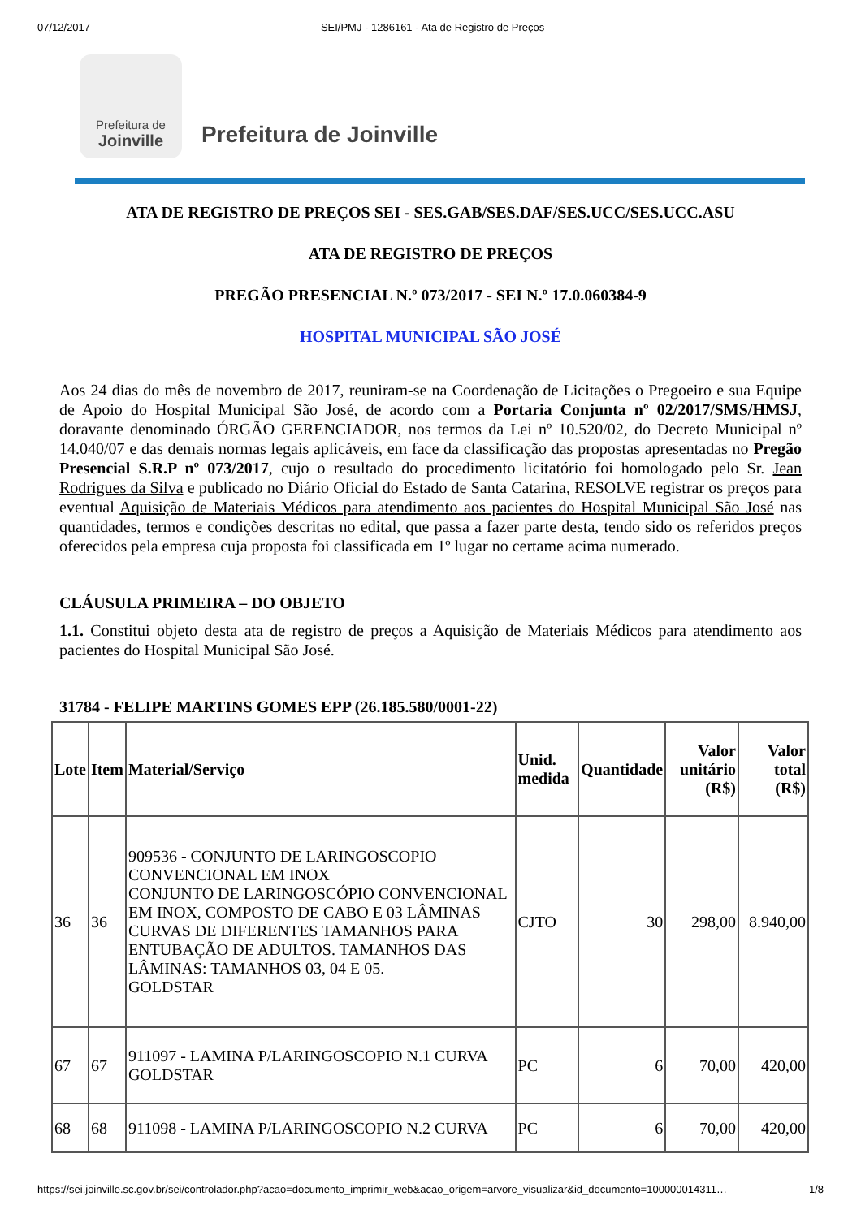07/12/2017 SEI/PMJ - 1286161 - Ata de Registro de Preços
Prefeitura de
Joinville
Prefeitura de Joinville
ATA DE REGISTRO DE PREÇOS SEI - SES.GAB/SES.DAF/SES.UCC/SES.UCC.ASU
ATA DE REGISTRO DE PREÇOS
PREGÃO PRESENCIAL N.º 073/2017 - SEI N.º 17.0.060384-9
HOSPITAL MUNICIPAL SÃO JOSÉ
Aos 24 dias do mês de novembro de 2017, reuniram-se na Coordenação de Licitações o Pregoeiro e sua Equipe de Apoio do Hospital Municipal São José, de acordo com a Portaria Conjunta nº 02/2017/SMS/HMSJ, doravante denominado ÓRGÃO GERENCIADOR, nos termos da Lei nº 10.520/02, do Decreto Municipal nº 14.040/07 e das demais normas legais aplicáveis, em face da classificação das propostas apresentadas no Pregão Presencial S.R.P nº 073/2017, cujo o resultado do procedimento licitatório foi homologado pelo Sr. Jean Rodrigues da Silva e publicado no Diário Oficial do Estado de Santa Catarina, RESOLVE registrar os preços para eventual Aquisição de Materiais Médicos para atendimento aos pacientes do Hospital Municipal São José nas quantidades, termos e condições descritas no edital, que passa a fazer parte desta, tendo sido os referidos preços oferecidos pela empresa cuja proposta foi classificada em 1º lugar no certame acima numerado.
CLÁUSULA PRIMEIRA – DO OBJETO
1.1. Constitui objeto desta ata de registro de preços a Aquisição de Materiais Médicos para atendimento aos pacientes do Hospital Municipal São José.
31784 - FELIPE MARTINS GOMES EPP (26.185.580/0001-22)
| Lote | Item | Material/Serviço | Unid. medida | Quantidade | Valor unitário (R$) | Valor total (R$) |
| --- | --- | --- | --- | --- | --- | --- |
| 36 | 36 | 909536 - CONJUNTO DE LARINGOSCOPIO CONVENCIONAL EM INOX CONJUNTO DE LARINGOSCÓPIO CONVENCIONAL EM INOX, COMPOSTO DE CABO E 03 LÂMINAS CURVAS DE DIFERENTES TAMANHOS PARA ENTUBAÇÃO DE ADULTOS. TAMANHOS DAS LÂMINAS: TAMANHOS 03, 04 E 05. GOLDSTAR | CJTO | 30 | 298,00 | 8.940,00 |
| 67 | 67 | 911097 - LAMINA P/LARINGOSCOPIO N.1 CURVA GOLDSTAR | PC | 6 | 70,00 | 420,00 |
| 68 | 68 | 911098 - LAMINA P/LARINGOSCOPIO N.2 CURVA | PC | 6 | 70,00 | 420,00 |
https://sei.joinville.sc.gov.br/sei/controlador.php?acao=documento_imprimir_web&acao_origem=arvore_visualizar&id_documento=100000014311… 1/8